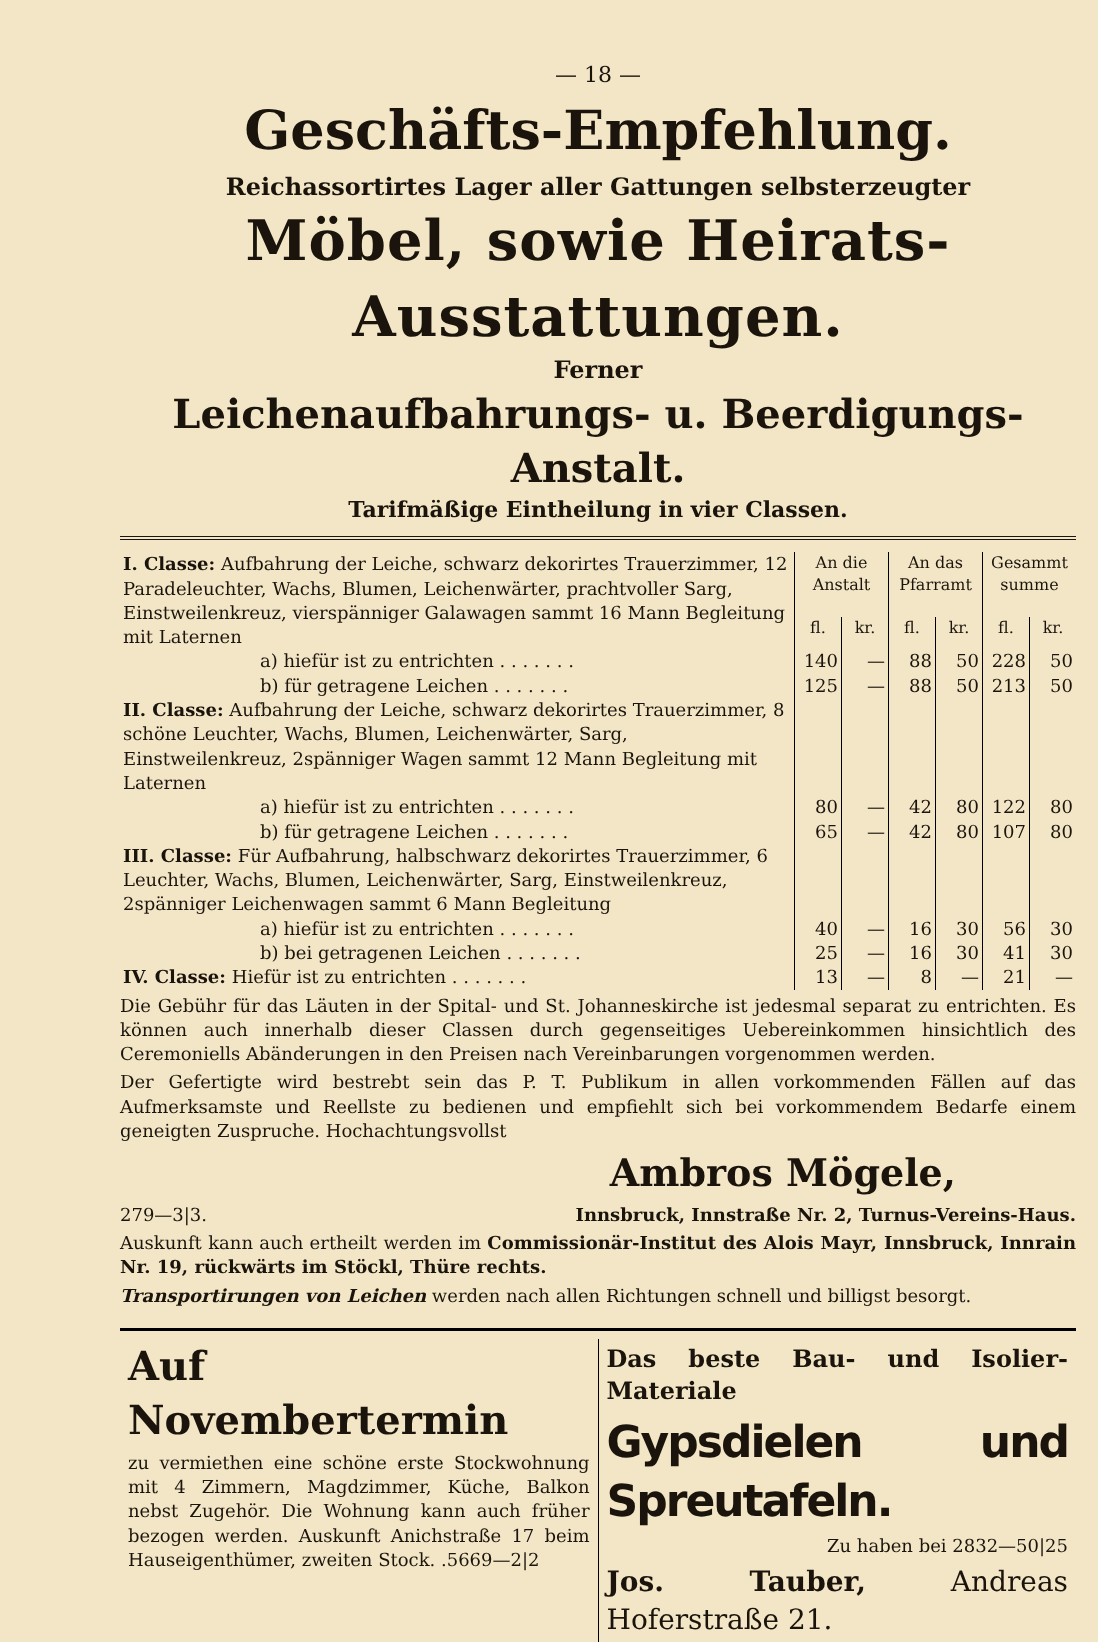— 18 —
Geschäfts-Empfehlung.
Reichassortirtes Lager aller Gattungen selbsterzeugter
Möbel, sowie Heirats-Ausstattungen.
Ferner
Leichenaufbahrungs- u. Beerdigungs-Anstalt.
Tarifmäßige Eintheilung in vier Classen.
| I. Classe: Aufbahrung der Leiche, schwarz dekorirtes Trauerzimmer, 12 Paradeleuchter, Wachs, Blumen, Leichenwärter, prachtvoller Sarg, Einstweilenkreuz, vierspänniger Galawagen sammt 16 Mann Begleitung mit Laternen | An die Anstalt | | An das Pfarramt | | Gesammt summe | |
| | fl. | kr. | fl. | kr. | fl. | kr. |
| a) hiefür ist zu entrichten . . . . . . . | 140 | — | 88 | 50 | 228 | 50 |
| b) für getragene Leichen . . . . . . . | 125 | — | 88 | 50 | 213 | 50 |
| II. Classe: Aufbahrung der Leiche, schwarz dekorirtes Trauerzimmer, 8 schöne Leuchter, Wachs, Blumen, Leichenwärter, Sarg, Einstweilenkreuz, 2spänniger Wagen sammt 12 Mann Begleitung mit Laternen | | | | | | |
| a) hiefür ist zu entrichten . . . . . . . | 80 | — | 42 | 80 | 122 | 80 |
| b) für getragene Leichen . . . . . . . | 65 | — | 42 | 80 | 107 | 80 |
| III. Classe: Für Aufbahrung, halbschwarz dekorirtes Trauerzimmer, 6 Leuchter, Wachs, Blumen, Leichenwärter, Sarg, Einstweilenkreuz, 2spänniger Leichenwagen sammt 6 Mann Begleitung | | | | | | |
| a) hiefür ist zu entrichten . . . . . . . | 40 | — | 16 | 30 | 56 | 30 |
| b) bei getragenen Leichen . . . . . . . | 25 | — | 16 | 30 | 41 | 30 |
| IV. Classe: Hiefür ist zu entrichten . . . . . . . | 13 | — | 8 | — | 21 | — |
Die Gebühr für das Läuten in der Spital- und St. Johanneskirche ist jedesmal separat zu entrichten. Es können auch innerhalb dieser Classen durch gegenseitiges Uebereinkommen hinsichtlich des Ceremoniells Abänderungen in den Preisen nach Vereinbarungen vorgenommen werden.
Der Gefertigte wird bestrebt sein das P. T. Publikum in allen vorkommenden Fällen auf das Aufmerksamste und Reellste zu bedienen und empfiehlt sich bei vorkommendem Bedarfe einem geneigten Zuspruche. Hochachtungsvollst
Ambros Mögele,
279—3|3. Innsbruck, Innstraße Nr. 2, Turnus-Vereins-Haus.
Auskunft kann auch ertheilt werden im Commissionär-Institut des Alois Mayr, Innsbruck, Innrain Nr. 19, rückwärts im Stöckl, Thüre rechts.
Transportirungen von Leichen werden nach allen Richtungen schnell und billigst besorgt.
Auf Novembertermin
zu vermiethen eine schöne erste Stockwohnung mit 4 Zimmern, Magdzimmer, Küche, Balkon nebst Zugehör. Die Wohnung kann auch früher bezogen werden. Auskunft Anichstraße 17 beim Hauseigenthümer, zweiten Stock. .5669—2|2
Das beste Bau- und Isolier-Materiale
Gypsdielen und Spreutafeln.
Zu haben bei 2832—50|25
Jos. Tauber, Andreas Hoferstraße 21.